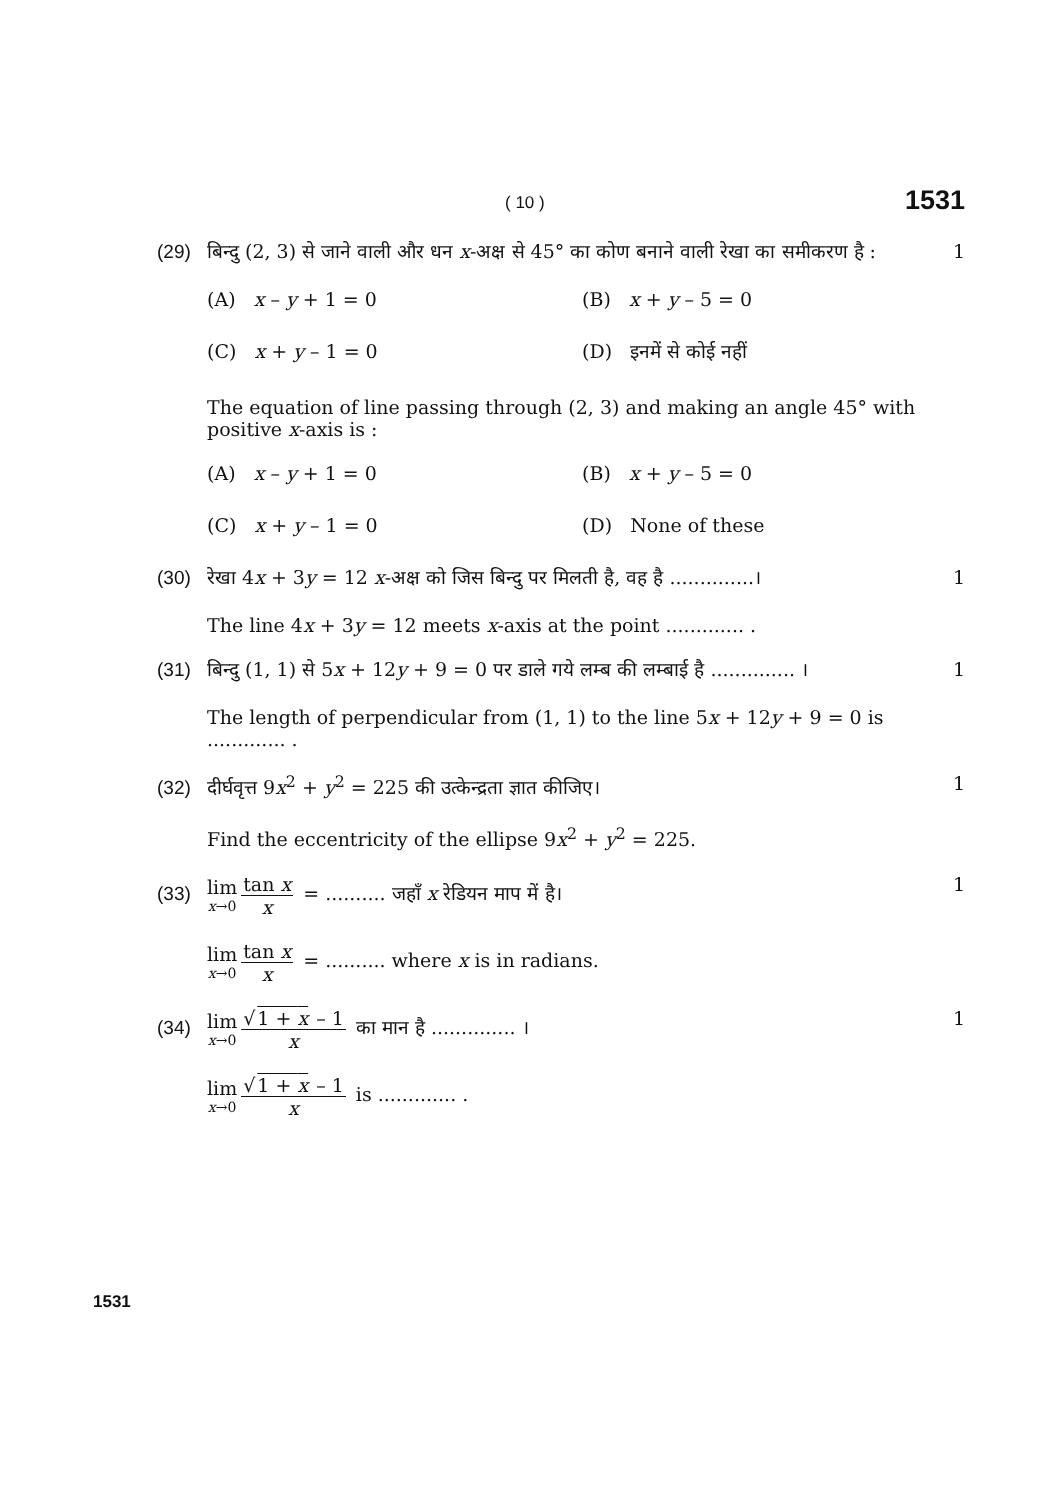( 10 ) 1531
(29) बिन्दु (2, 3) से जाने वाली और धन x-अक्ष से 45° का कोण बनाने वाली रेखा का समीकरण है : 1
(A) x – y + 1 = 0
(B) x + y – 5 = 0
(C) x + y – 1 = 0
(D) इनमें से कोई नहीं
The equation of line passing through (2, 3) and making an angle 45° with positive x-axis is :
(A) x – y + 1 = 0
(B) x + y – 5 = 0
(C) x + y – 1 = 0
(D) None of these
(30) रेखा 4x + 3y = 12 x-अक्ष को जिस बिन्दु पर मिलती है, वह है ..............। 1
The line 4x + 3y = 12 meets x-axis at the point ............. .
(31) बिन्दु (1, 1) से 5x + 12y + 9 = 0 पर डाले गये लम्ब की लम्बाई है .............. । 1
The length of perpendicular from (1, 1) to the line 5x + 12y + 9 = 0 is ............. .
(32) दीर्घवृत्त 9x<sup>2</sup> + y<sup>2</sup> = 225 की उत्केन्द्रता ज्ञात कीजिए। 1
Find the eccentricity of the ellipse 9x<sup>2</sup> + y<sup>2</sup> = 225.
(33) lim x→0 tan x x = .......... जहाँ x रेडियन माप में है। 1
lim x→0 tan x x = .......... where x is in radians.
(34) lim x→0 √1 + x – 1 x का मान है .............. । 1
lim x→0 √1 + x – 1 x is ............. .
1531